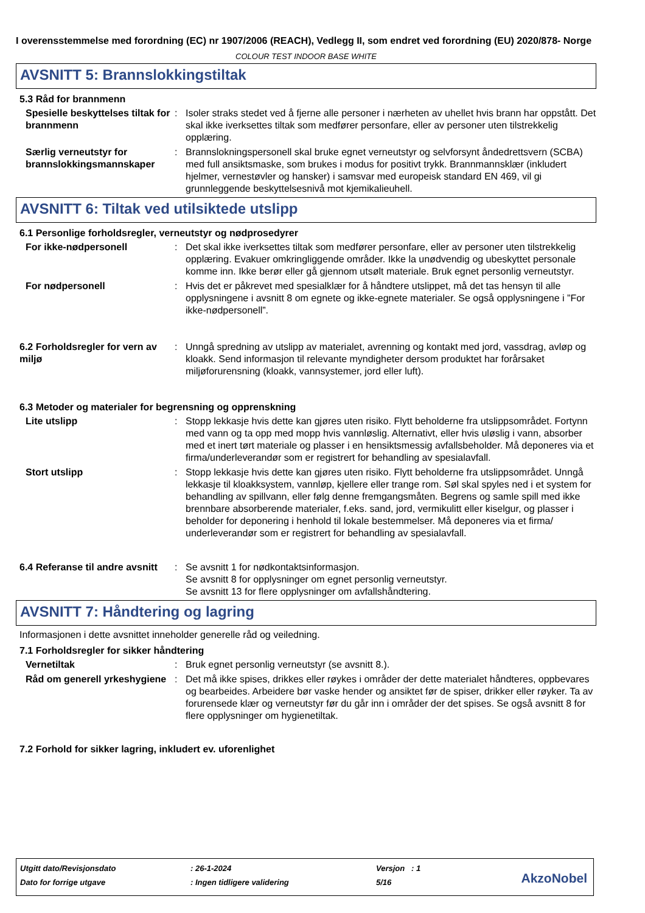I overensstemmelse med forordning (EC) nr 1907/2006 (REACH), Vedlegg II, som endret ved forordning (EU) 2020/878- Norge
COLOUR TEST INDOOR BASE WHITE
AVSNITT 5: Brannslokkingstiltak
5.3 Råd for brannmenn
Spesielle beskyttelses tiltak for brannmenn
: Isoler straks stedet ved å fjerne alle personer i nærheten av uhellet hvis brann har oppstått. Det skal ikke iverksettes tiltak som medfører personfare, eller av personer uten tilstrekkelig opplæring.
Særlig verneutstyr for brannslokkingsmannskaper
: Brannslokningspersonell skal bruke egnet verneutstyr og selvforsynt åndedrettsvern (SCBA) med full ansiktsmaske, som brukes i modus for positivt trykk. Brannmannsklær (inkludert hjelmer, vernestøvler og hansker) i samsvar med europeisk standard EN 469, vil gi grunnleggende beskyttelsesnivå mot kjemikalieuhell.
AVSNITT 6: Tiltak ved utilsiktede utslipp
6.1 Personlige forholdsregler, verneutstyr og nødprosedyrer
For ikke-nødpersonell : Det skal ikke iverksettes tiltak som medfører personfare, eller av personer uten tilstrekkelig opplæring. Evakuer omkringliggende områder. Ikke la unødvendig og ubeskyttet personale komme inn. Ikke berør eller gå gjennom utsølt materiale. Bruk egnet personlig verneutstyr.
For nødpersonell : Hvis det er påkrevet med spesialklær for å håndtere utslippet, må det tas hensyn til alle opplysningene i avsnitt 8 om egnete og ikke-egnete materialer. Se også opplysningene i ”For ikke-nødpersonell”.
6.2 Forholdsregler for vern av miljø
: Unngå spredning av utslipp av materialet, avrenning og kontakt med jord, vassdrag, avløp og kloakk. Send informasjon til relevante myndigheter dersom produktet har forårsaket miljøforurensning (kloakk, vannsystemer, jord eller luft).
6.3 Metoder og materialer for begrensning og opprenskning
Lite utslipp : Stopp lekkasje hvis dette kan gjøres uten risiko. Flytt beholderne fra utslippsområdet. Fortynn med vann og ta opp med mopp hvis vannløslig. Alternativt, eller hvis uløslig i vann, absorber med et inert tørt materiale og plasser i en hensiktsmessig avfallsbeholder. Må deponeres via et firma/underleverandør som er registrert for behandling av spesialavfall.
Stort utslipp : Stopp lekkasje hvis dette kan gjøres uten risiko. Flytt beholderne fra utslippsområdet. Unngå lekkasje til kloakksystem, vannløp, kjellere eller trange rom. Søl skal spyles ned i et system for behandling av spillvann, eller følg denne fremgangsmåten. Begrens og samle spill med ikke brennbare absorberende materialer, f.eks. sand, jord, vermikulitt eller kiselgur, og plasser i beholder for deponering i henhold til lokale bestemmelser. Må deponeres via et firma/ underleverandør som er registrert for behandling av spesialavfall.
6.4 Referanse til andre avsnitt
: Se avsnitt 1 for nødkontaktsinformasjon.
Se avsnitt 8 for opplysninger om egnet personlig verneutstyr.
Se avsnitt 13 for flere opplysninger om avfallshåndtering.
AVSNITT 7: Håndtering og lagring
Informasjonen i dette avsnittet inneholder generelle råd og veiledning.
7.1 Forholdsregler for sikker håndtering
Vernetiltak : Bruk egnet personlig verneutstyr (se avsnitt 8.).
Råd om generell yrkeshygiene
: Det må ikke spises, drikkes eller røykes i områder der dette materialet håndteres, oppbevares og bearbeides. Arbeidere bør vaske hender og ansiktet før de spiser, drikker eller røyker. Ta av forurensede klær og verneutstyr før du går inn i områder der det spises. Se også avsnitt 8 for flere opplysninger om hygienetiltak.
7.2 Forhold for sikker lagring, inkludert ev. uforenlighet
Utgitt dato/Revisjonsdato: 26-1-2024 Versjon : 1
Dato for forrige utgave: Ingen tidligere validering 5/16
AkzoNobel